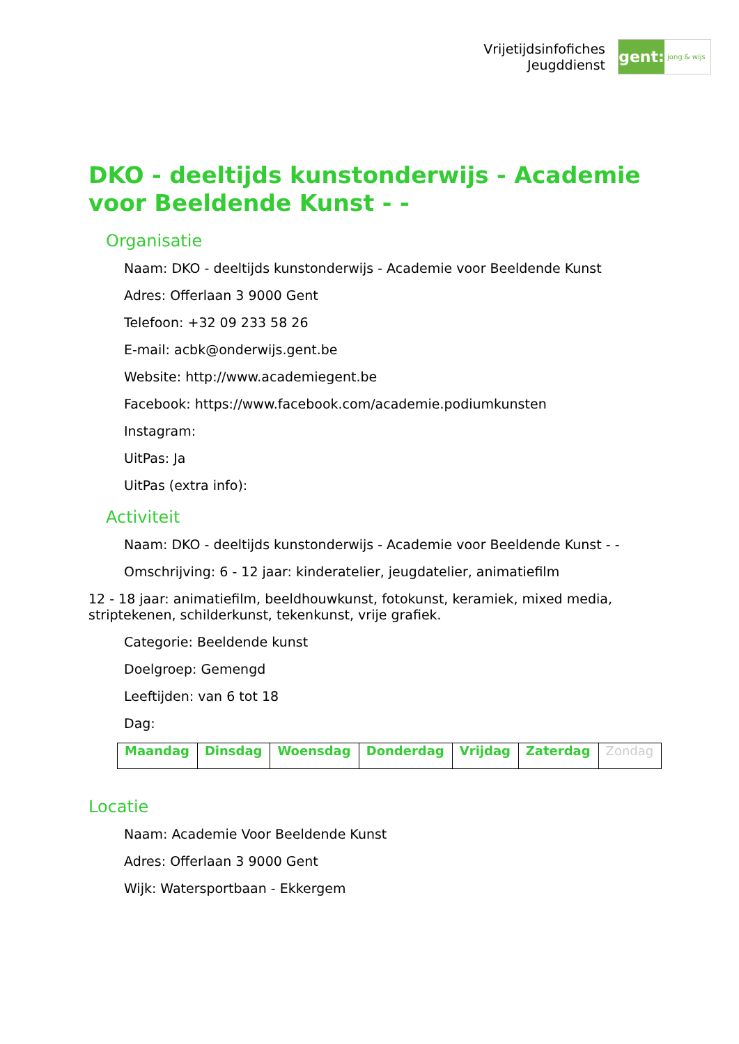Vrijetijdsinfofiches
Jeugddienst
gent:
jong & wijs
DKO - deeltijds kunstonderwijs - Academie voor Beeldende Kunst - -
Organisatie
Naam: DKO - deeltijds kunstonderwijs - Academie voor Beeldende Kunst
Adres: Offerlaan 3 9000 Gent
Telefoon: +32 09 233 58 26
E-mail: acbk@onderwijs.gent.be
Website: http://www.academiegent.be
Facebook: https://www.facebook.com/academie.podiumkunsten
Instagram:
UitPas: Ja
UitPas (extra info):
Activiteit
Naam: DKO - deeltijds kunstonderwijs - Academie voor Beeldende Kunst - -
Omschrijving: 6 - 12 jaar: kinderatelier, jeugdatelier, animatiefilm
12 - 18 jaar: animatiefilm, beeldhouwkunst, fotokunst, keramiek, mixed media, striptekenen, schilderkunst, tekenkunst, vrije grafiek.
Categorie: Beeldende kunst
Doelgroep: Gemengd
Leeftijden: van 6 tot 18
Dag:
| Maandag | Dinsdag | Woensdag | Donderdag | Vrijdag | Zaterdag | Zondag |
Locatie
Naam: Academie Voor Beeldende Kunst
Adres: Offerlaan 3 9000 Gent
Wijk: Watersportbaan - Ekkergem